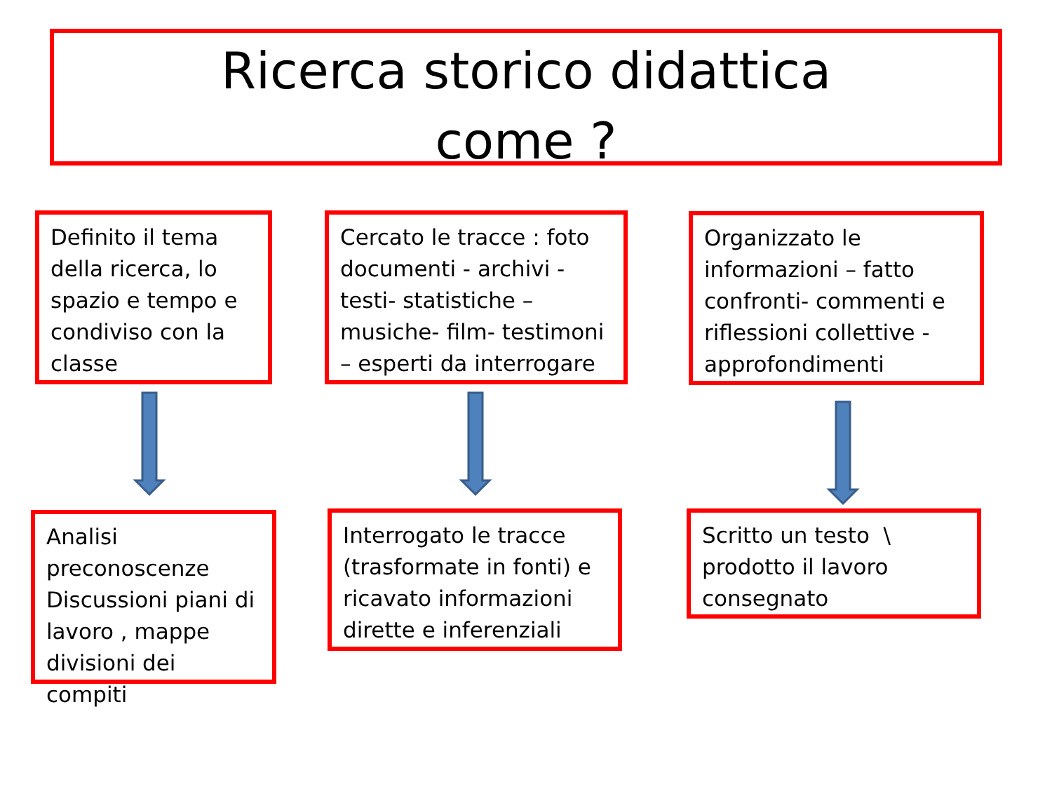Ricerca storico didattica
come ?
Definito il tema della ricerca, lo spazio e tempo e condiviso con la classe
Cercato le tracce : foto documenti - archivi -testi- statistiche – musiche- film- testimoni – esperti da interrogare
Organizzato le informazioni – fatto confronti- commenti e riflessioni collettive - approfondimenti
Analisi preconoscenze Discussioni piani di lavoro , mappe divisioni dei compiti
Interrogato le tracce (trasformate in fonti) e ricavato informazioni dirette e inferenziali
Scritto un testo \ prodotto il lavoro consegnato